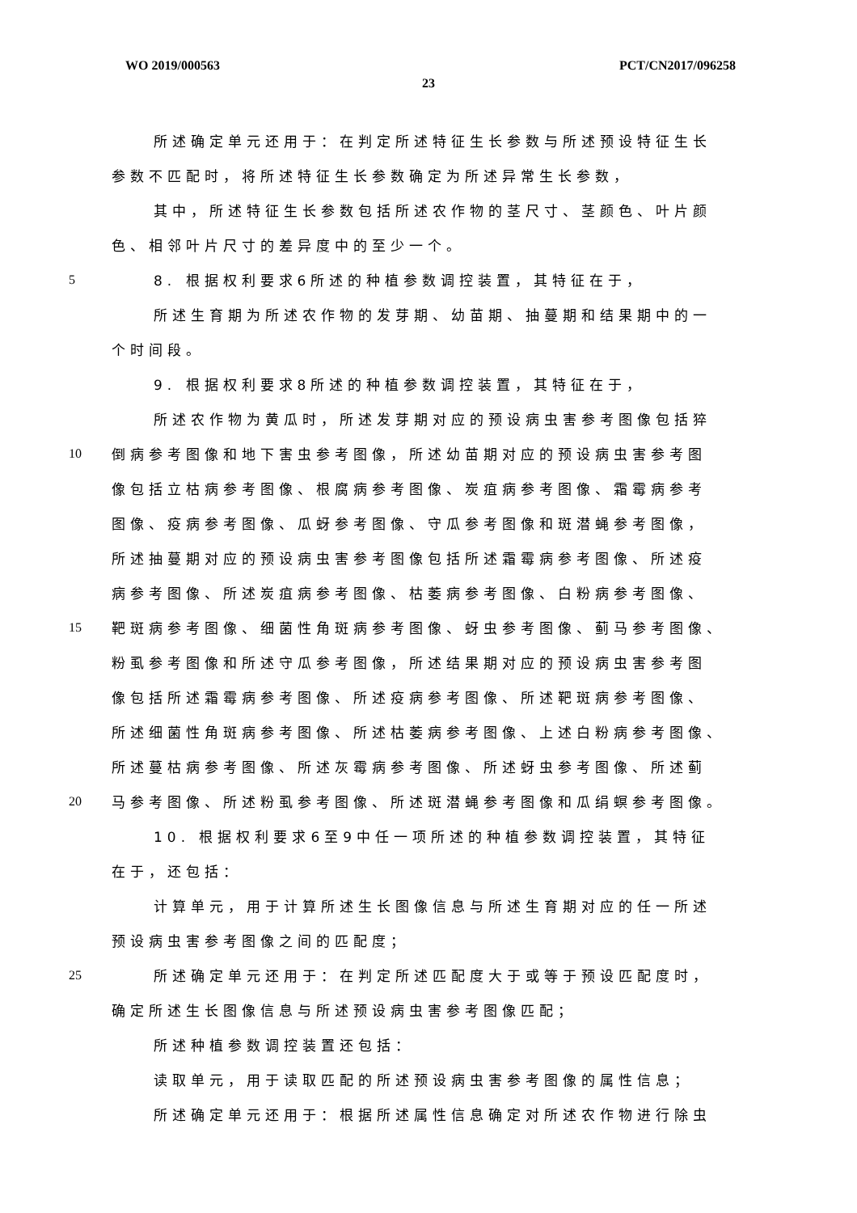WO 2019/000563 PCT/CN2017/096258
23
所述确定单元还用于：在判定所述特征生长参数与所述预设特征生长
参数不匹配时，将所述特征生长参数确定为所述异常生长参数，
其中，所述特征生长参数包括所述农作物的茎尺寸、茎颜色、叶片颜
色、相邻叶片尺寸的差异度中的至少一个。
5 8. 根据权利要求6所述的种植参数调控装置，其特征在于，
所述生育期为所述农作物的发芽期、幼苗期、抽蔓期和结果期中的一
个时间段。
9. 根据权利要求8所述的种植参数调控装置，其特征在于，
所述农作物为黄瓜时，所述发芽期对应的预设病虫害参考图像包括猝
10 倒病参考图像和地下害虫参考图像，所述幼苗期对应的预设病虫害参考图
像包括立枯病参考图像、根腐病参考图像、炭疽病参考图像、霜霉病参考
图像、疫病参考图像、瓜蚜参考图像、守瓜参考图像和斑潜蝇参考图像，
所述抽蔓期对应的预设病虫害参考图像包括所述霜霉病参考图像、所述疫
病参考图像、所述炭疽病参考图像、枯萎病参考图像、白粉病参考图像、
15 靶斑病参考图像、细菌性角斑病参考图像、蚜虫参考图像、蓟马参考图像、
粉虱参考图像和所述守瓜参考图像，所述结果期对应的预设病虫害参考图
像包括所述霜霉病参考图像、所述疫病参考图像、所述靶斑病参考图像、
所述细菌性角斑病参考图像、所述枯萎病参考图像、上述白粉病参考图像、
所述蔓枯病参考图像、所述灰霉病参考图像、所述蚜虫参考图像、所述蓟
20 马参考图像、所述粉虱参考图像、所述斑潜蝇参考图像和瓜绢螟参考图像。
10. 根据权利要求6至9中任一项所述的种植参数调控装置，其特征
在于，还包括：
计算单元，用于计算所述生长图像信息与所述生育期对应的任一所述
预设病虫害参考图像之间的匹配度；
25 所述确定单元还用于：在判定所述匹配度大于或等于预设匹配度时，
确定所述生长图像信息与所述预设病虫害参考图像匹配；
所述种植参数调控装置还包括：
读取单元，用于读取匹配的所述预设病虫害参考图像的属性信息；
所述确定单元还用于：根据所述属性信息确定对所述农作物进行除虫